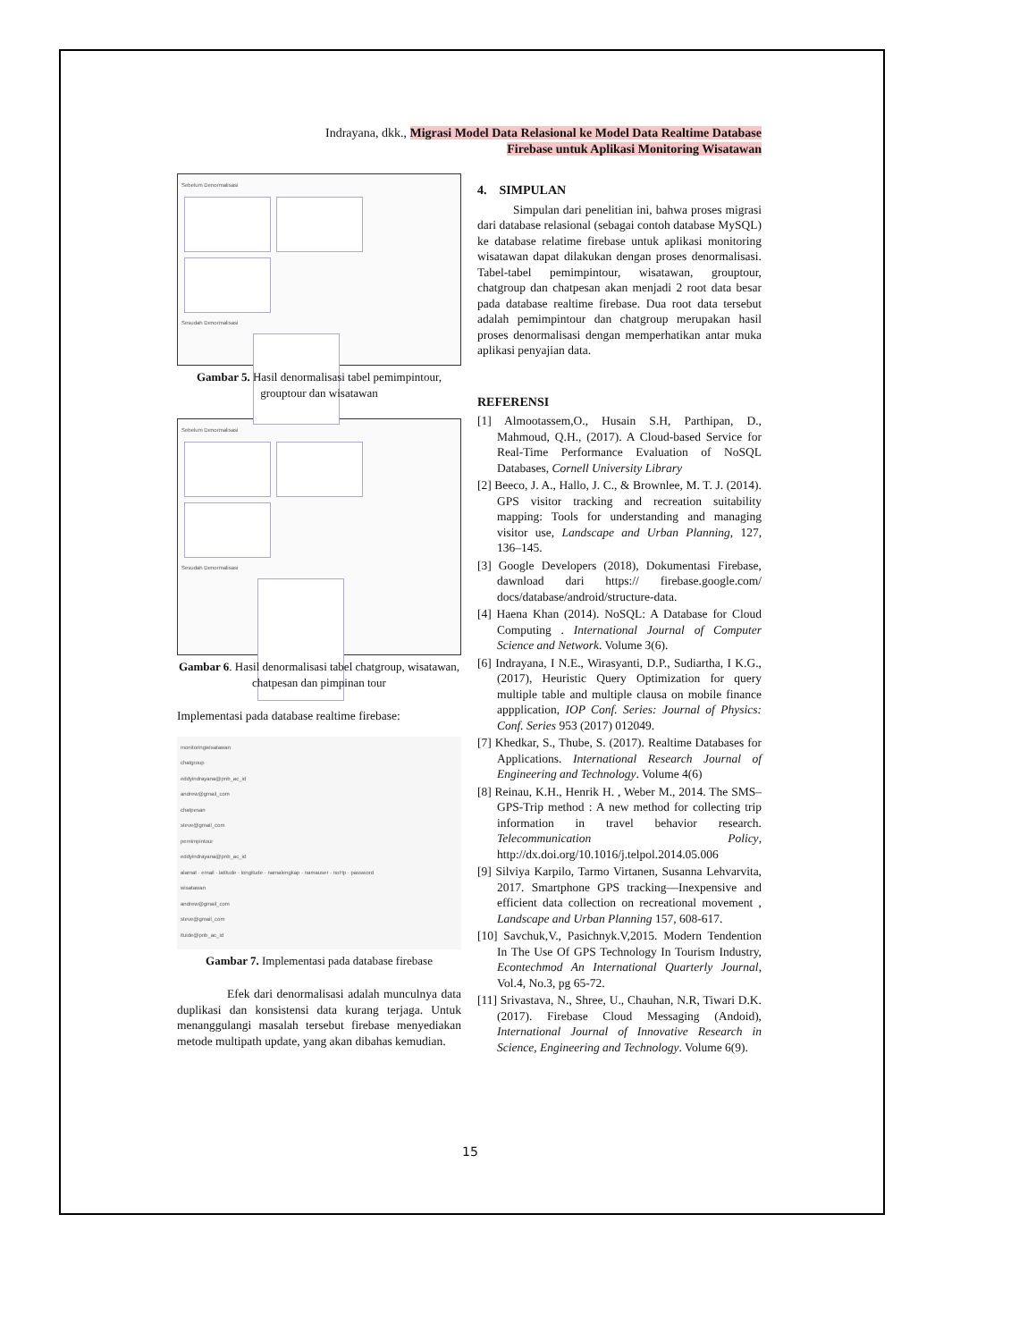Indrayana, dkk., Migrasi Model Data Relasional ke Model Data Realtime Database
Firebase untuk Aplikasi Monitoring Wisatawan
Sebelum Denormalisasi
Sesudah Denormalisasi
Gambar 5. Hasil denormalisasi tabel pemimpintour, grouptour dan wisatawan
Sebelum Denormalisasi
Sesudah Denormalisasi
Gambar 6. Hasil denormalisasi tabel chatgroup, wisatawan, chatpesan dan pimpinan tour
Implementasi pada database realtime firebase:
monitoringwisatawan
chatgroup
eddyindrayana@pnb_ac_id
andrew@gmail_com
chatpesan
steve@gmail_com
pemimpintour
eddyindrayana@pnb_ac_id
alamat · email · latitude · longitude · namalengkap · namauser · noHp · password
wisatawan
andrew@gmail_com
steve@gmail_com
ituide@pnb_ac_id
Gambar 7. Implementasi pada database firebase
Efek dari denormalisasi adalah munculnya data duplikasi dan konsistensi data kurang terjaga. Untuk menanggulangi masalah tersebut firebase menyediakan metode multipath update, yang akan dibahas kemudian.
4. SIMPULAN
Simpulan dari penelitian ini, bahwa proses migrasi dari database relasional (sebagai contoh database MySQL) ke database relatime firebase untuk aplikasi monitoring wisatawan dapat dilakukan dengan proses denormalisasi. Tabel-tabel pemimpintour, wisatawan, grouptour, chatgroup dan chatpesan akan menjadi 2 root data besar pada database realtime firebase. Dua root data tersebut adalah pemimpintour dan chatgroup merupakan hasil proses denormalisasi dengan memperhatikan antar muka aplikasi penyajian data.
REFERENSI
[1] Almootassem,O., Husain S.H, Parthipan, D., Mahmoud, Q.H., (2017). A Cloud-based Service for Real-Time Performance Evaluation of NoSQL Databases, Cornell University Library
[2] Beeco, J. A., Hallo, J. C., & Brownlee, M. T. J. (2014). GPS visitor tracking and recreation suitability mapping: Tools for understanding and managing visitor use, Landscape and Urban Planning, 127, 136–145.
[3] Google Developers (2018), Dokumentasi Firebase, dawnload dari https:// firebase.google.com/ docs/database/android/structure-data.
[4] Haena Khan (2014). NoSQL: A Database for Cloud Computing . International Journal of Computer Science and Network. Volume 3(6).
[6] Indrayana, I N.E., Wirasyanti, D.P., Sudiartha, I K.G.,(2017), Heuristic Query Optimization for query multiple table and multiple clausa on mobile finance appplication, IOP Conf. Series: Journal of Physics: Conf. Series 953 (2017) 012049.
[7] Khedkar, S., Thube, S. (2017). Realtime Databases for Applications. International Research Journal of Engineering and Technology. Volume 4(6)
[8] Reinau, K.H., Henrik H. , Weber M., 2014. The SMS–GPS-Trip method : A new method for collecting trip information in travel behavior research. Telecommunication Policy, http://dx.doi.org/10.1016/j.telpol.2014.05.006
[9] Silviya Karpilo, Tarmo Virtanen, Susanna Lehvarvita, 2017. Smartphone GPS tracking—Inexpensive and efficient data collection on recreational movement , Landscape and Urban Planning 157, 608-617.
[10] Savchuk,V., Pasichnyk.V,2015. Modern Tendention In The Use Of GPS Technology In Tourism Industry, Econtechmod An International Quarterly Journal, Vol.4, No.3, pg 65-72.
[11] Srivastava, N., Shree, U., Chauhan, N.R, Tiwari D.K. (2017). Firebase Cloud Messaging (Andoid), International Journal of Innovative Research in Science, Engineering and Technology. Volume 6(9).
15